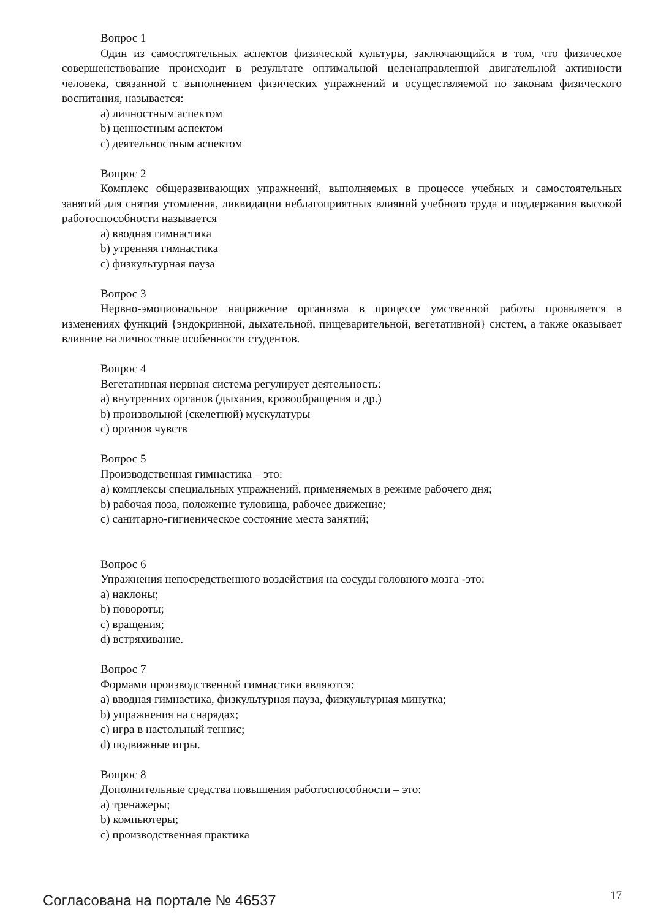Вопрос 1
Один из самостоятельных аспектов физической культуры, заключающийся в том, что физическое совершенствование происходит в результате оптимальной целенаправленной двигательной активности человека, связанной с выполнением физических упражнений и осуществляемой по законам физического воспитания, называется:
a) личностным аспектом
b) ценностным аспектом
c) деятельностным аспектом
Вопрос 2
Комплекс общеразвивающих упражнений, выполняемых в процессе учебных и самостоятельных занятий для снятия утомления, ликвидации неблагоприятных влияний учебного труда и поддержания высокой работоспособности называется
a) вводная гимнастика
b) утренняя гимнастика
c) физкультурная пауза
Вопрос 3
Нервно-эмоциональное напряжение организма в процессе умственной работы проявляется в изменениях функций {эндокринной, дыхательной, пищеварительной, вегетативной} систем, а также оказывает влияние на личностные особенности студентов.
Вопрос 4
Вегетативная нервная система регулирует деятельность:
a) внутренних органов (дыхания, кровообращения и др.)
b) произвольной (скелетной) мускулатуры
c) органов чувств
Вопрос 5
Производственная гимнастика – это:
a) комплексы специальных упражнений, применяемых в режиме рабочего дня;
b) рабочая поза, положение туловища, рабочее движение;
c) санитарно-гигиеническое состояние места занятий;
Вопрос 6
Упражнения непосредственного воздействия на сосуды головного мозга -это:
a) наклоны;
b) повороты;
c) вращения;
d) встряхивание.
Вопрос 7
Формами производственной гимнастики являются:
a) вводная гимнастика, физкультурная пауза, физкультурная минутка;
b) упражнения на снарядах;
c) игра в настольный теннис;
d) подвижные игры.
Вопрос 8
Дополнительные средства повышения работоспособности – это:
a) тренажеры;
b) компьютеры;
c) производственная практика
Согласована на портале № 46537 17